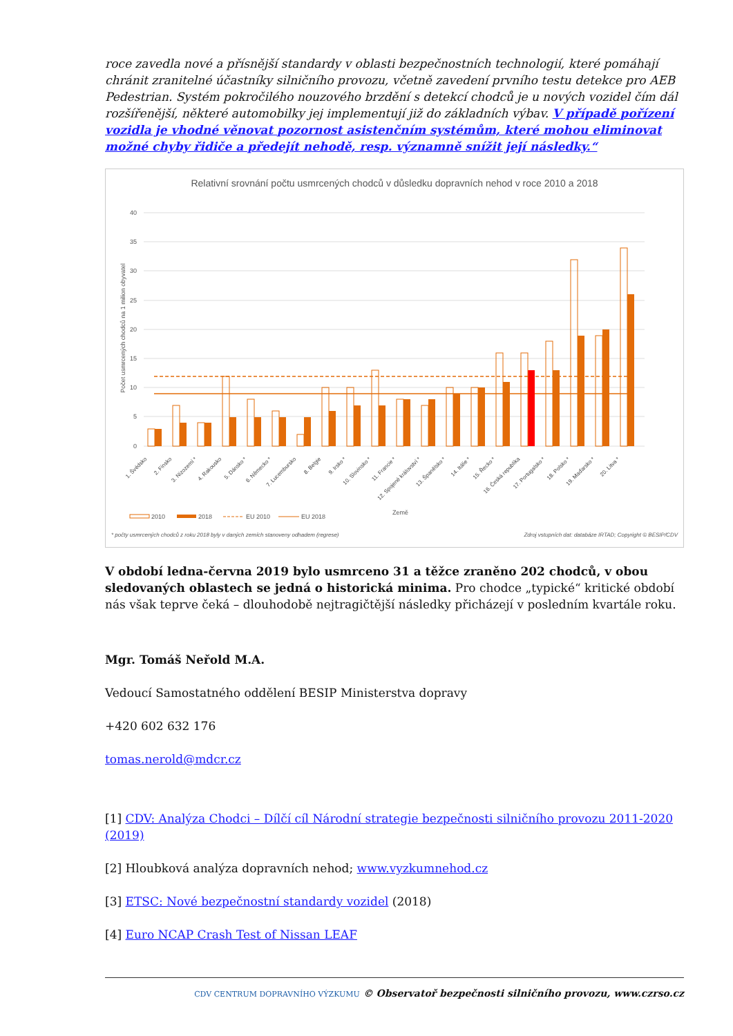roce zavedla nové a přísnější standardy v oblasti bezpečnostních technologií, které pomáhají chránit zranitelné účastníky silničního provozu, včetně zavedení prvního testu detekce pro AEB Pedestrian. Systém pokročilého nouzového brzdění s detekcí chodců je u nových vozidel čím dál rozšířenější, některé automobilky jej implementují již do základních výbav. V případě pořízení vozidla je vhodné věnovat pozornost asistenčním systémům, které mohou eliminovat možné chyby řidiče a předejít nehodě, resp. významně snížit její následky.“
Relativní srovnání počtu usmrcených chodců v důsledku dopravních nehod v roce 2010 a 2018
40
35
30
25
20
15
10
5
0
Počet usmrcených chodců na 1 milion obyvatel
1. Švédsko
2. Finsko
3. Nizozemí *
4. Rakousko
5. Dánsko *
6. Německo *
7. Lucembursko
8. Belgie
9. Irsko *
10. Slovinsko *
11. Francie *
12. Spojené království *
13. Španělsko *
14. Itálie *
15. Řecko *
16. Česká republika
17. Portugalsko *
18. Polsko *
19. Maďarsko *
20. Litva *
Země
2010
2018
EU 2010
EU 2018
* počty usmrcených chodců z roku 2018 byly v daných zemích stanoveny odhadem (regrese)
Zdroj vstupních dat: databáze IRTAD; Copyright © BESIP/CDV
V období ledna-června 2019 bylo usmrceno 31 a těžce zraněno 202 chodců, v obou sledovaných oblastech se jedná o historická minima. Pro chodce „typické“ kritické období nás však teprve čeká – dlouhodobě nejtragičtější následky přicházejí v posledním kvartále roku.
Mgr. Tomáš Neřold M.A.
Vedoucí Samostatného oddělení BESIP Ministerstva dopravy
+420 602 632 176
tomas.nerold@mdcr.cz
[1] CDV: Analýza Chodci – Dílčí cíl Národní strategie bezpečnosti silničního provozu 2011-2020 (2019)
[2] Hloubková analýza dopravních nehod; www.vyzkumnehod.cz
[3] ETSC: Nové bezpečnostní standardy vozidel (2018)
[4] Euro NCAP Crash Test of Nissan LEAF
CDV CENTRUM DOPRAVNÍHO VÝZKUMU © Observatoř bezpečnosti silničního provozu, www.czrso.cz